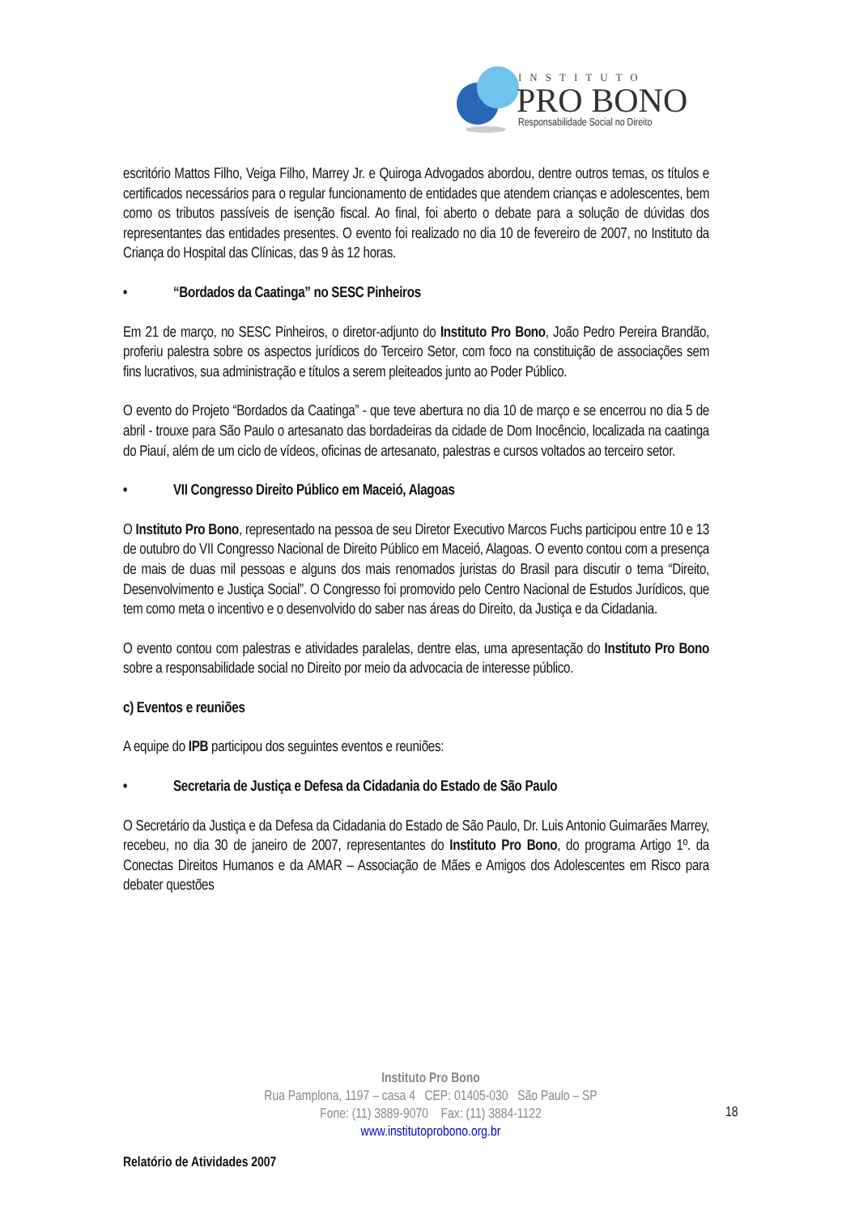INSTITUTO
PRO BONO
Responsabilidade Social no Direito
escritório Mattos Filho, Veiga Filho, Marrey Jr. e Quiroga Advogados abordou, dentre outros temas, os títulos e certificados necessários para o regular funcionamento de entidades que atendem crianças e adolescentes, bem como os tributos passíveis de isenção fiscal. Ao final, foi aberto o debate para a solução de dúvidas dos representantes das entidades presentes. O evento foi realizado no dia 10 de fevereiro de 2007, no Instituto da Criança do Hospital das Clínicas, das 9 às 12 horas.
• “Bordados da Caatinga” no SESC Pinheiros
Em 21 de março, no SESC Pinheiros, o diretor-adjunto do Instituto Pro Bono, João Pedro Pereira Brandão, proferiu palestra sobre os aspectos jurídicos do Terceiro Setor, com foco na constituição de associações sem fins lucrativos, sua administração e títulos a serem pleiteados junto ao Poder Público.
O evento do Projeto “Bordados da Caatinga” - que teve abertura no dia 10 de março e se encerrou no dia 5 de abril - trouxe para São Paulo o artesanato das bordadeiras da cidade de Dom Inocêncio, localizada na caatinga do Piauí, além de um ciclo de vídeos, oficinas de artesanato, palestras e cursos voltados ao terceiro setor.
• VII Congresso Direito Público em Maceió, Alagoas
O Instituto Pro Bono, representado na pessoa de seu Diretor Executivo Marcos Fuchs participou entre 10 e 13 de outubro do VII Congresso Nacional de Direito Público em Maceió, Alagoas. O evento contou com a presença de mais de duas mil pessoas e alguns dos mais renomados juristas do Brasil para discutir o tema “Direito, Desenvolvimento e Justiça Social”. O Congresso foi promovido pelo Centro Nacional de Estudos Jurídicos, que tem como meta o incentivo e o desenvolvido do saber nas áreas do Direito, da Justiça e da Cidadania.
O evento contou com palestras e atividades paralelas, dentre elas, uma apresentação do Instituto Pro Bono sobre a responsabilidade social no Direito por meio da advocacia de interesse público.
c) Eventos e reuniões
A equipe do IPB participou dos seguintes eventos e reuniões:
• Secretaria de Justiça e Defesa da Cidadania do Estado de São Paulo
O Secretário da Justiça e da Defesa da Cidadania do Estado de São Paulo, Dr. Luis Antonio Guimarães Marrey, recebeu, no dia 30 de janeiro de 2007, representantes do Instituto Pro Bono, do programa Artigo 1º. da Conectas Direitos Humanos e da AMAR – Associação de Mães e Amigos dos Adolescentes em Risco para debater questões
Instituto Pro Bono
Rua Pamplona, 1197 – casa 4 CEP: 01405-030 São Paulo – SP
Fone: (11) 3889-9070 Fax: (11) 3884-1122
www.institutoprobono.org.br
18
Relatório de Atividades 2007